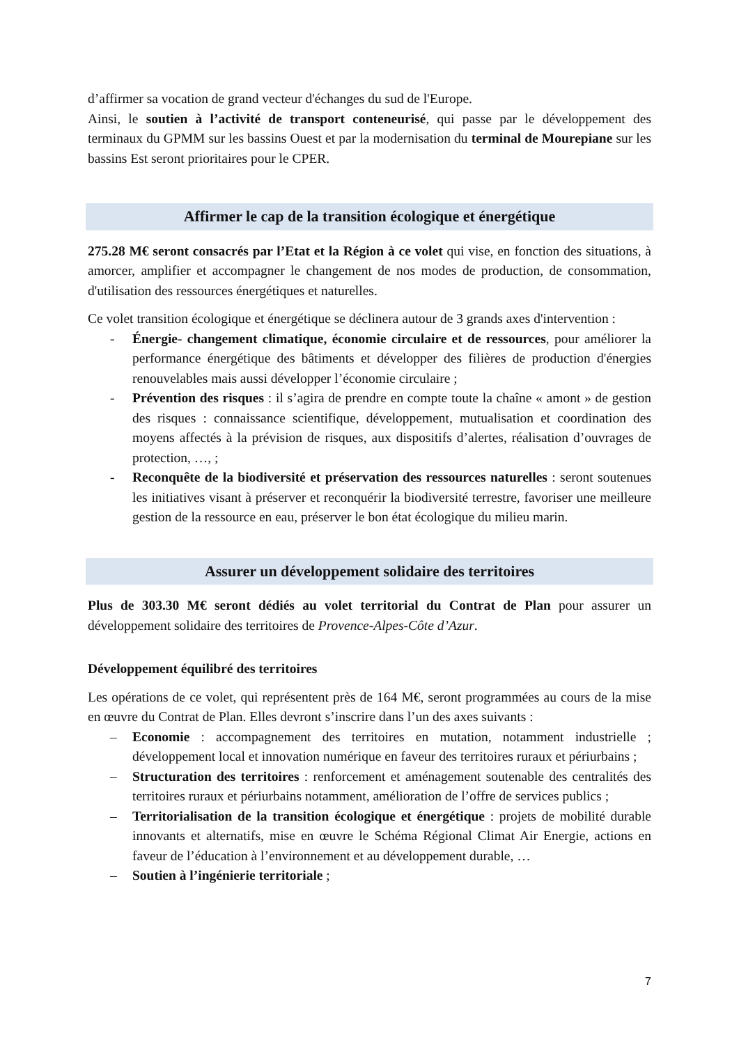d’affirmer sa vocation de grand vecteur d'échanges du sud de l'Europe.
Ainsi, le soutien à l’activité de transport conteneurisé, qui passe par le développement des terminaux du GPMM sur les bassins Ouest et par la modernisation du terminal de Mourepiane sur les bassins Est seront prioritaires pour le CPER.
Affirmer le cap de la transition écologique et énergétique
275.28 M€ seront consacrés par l’Etat et la Région à ce volet qui vise, en fonction des situations, à amorcer, amplifier et accompagner le changement de nos modes de production, de consommation, d'utilisation des ressources énergétiques et naturelles.
Ce volet transition écologique et énergétique se déclinera autour de 3 grands axes d'intervention :
- Énergie- changement climatique, économie circulaire et de ressources, pour améliorer la performance énergétique des bâtiments et développer des filières de production d'énergies renouvelables mais aussi développer l’économie circulaire ;
- Prévention des risques : il s’agira de prendre en compte toute la chaîne « amont » de gestion des risques : connaissance scientifique, développement, mutualisation et coordination des moyens affectés à la prévision de risques, aux dispositifs d’alertes, réalisation d’ouvrages de protection, …, ;
- Reconquête de la biodiversité et préservation des ressources naturelles : seront soutenues les initiatives visant à préserver et reconquérir la biodiversité terrestre, favoriser une meilleure gestion de la ressource en eau, préserver le bon état écologique du milieu marin.
Assurer un développement solidaire des territoires
Plus de 303.30 M€ seront dédiés au volet territorial du Contrat de Plan pour assurer un développement solidaire des territoires de Provence-Alpes-Côte d’Azur.
Développement équilibré des territoires
Les opérations de ce volet, qui représentent près de 164 M€, seront programmées au cours de la mise en œuvre du Contrat de Plan. Elles devront s’inscrire dans l’un des axes suivants :
– Economie : accompagnement des territoires en mutation, notamment industrielle ; développement local et innovation numérique en faveur des territoires ruraux et périurbains ;
– Structuration des territoires : renforcement et aménagement soutenable des centralités des territoires ruraux et périurbains notamment, amélioration de l’offre de services publics ;
– Territorialisation de la transition écologique et énergétique : projets de mobilité durable innovants et alternatifs, mise en œuvre le Schéma Régional Climat Air Energie, actions en faveur de l’éducation à l’environnement et au développement durable, …
– Soutien à l’ingénierie territoriale ;
7